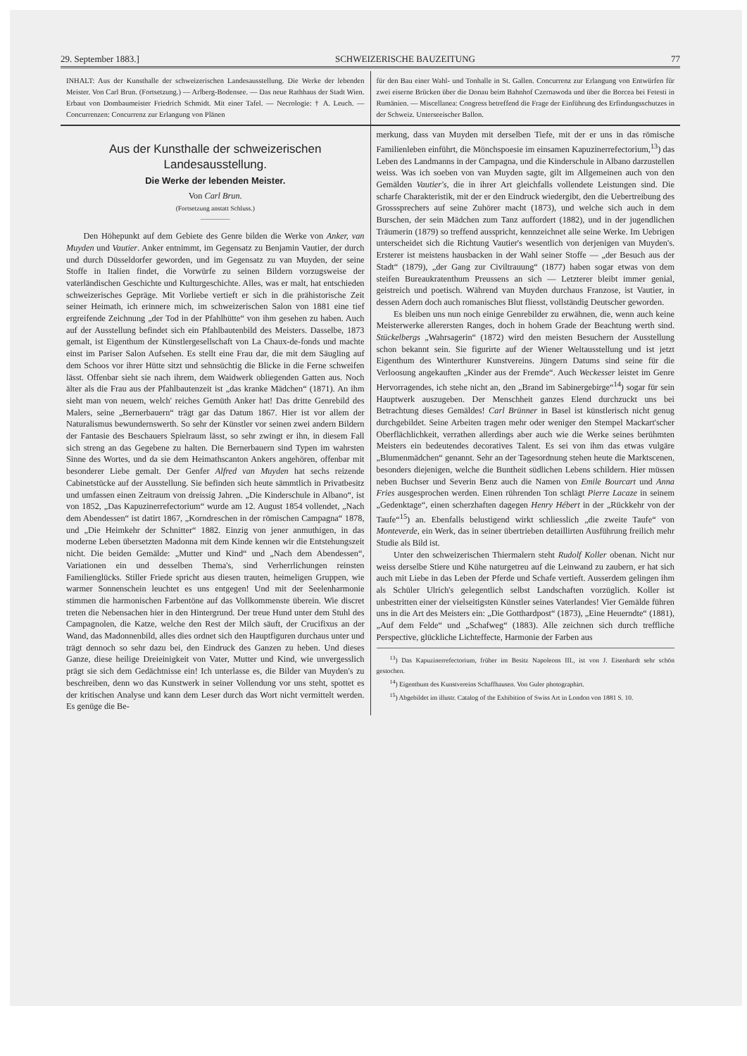29. September 1883.] SCHWEIZERISCHE BAUZEITUNG 77
INHALT: Aus der Kunsthalle der schweizerischen Landesausstellung. Die Werke der lebenden Meister. Von Carl Brun. (Fortsetzung.) — Arlberg-Bodensee. — Das neue Rathhaus der Stadt Wien. Erbaut von Dombaumeister Friedrich Schmidt. Mit einer Tafel. — Necrologie: † A. Leuch. — Concurrenzen: Concurrenz zur Erlangung von Plänen
für den Bau einer Wahl- und Tonhalle in St. Gallen. Concurrenz zur Erlangung von Entwürfen für zwei eiserne Brücken über die Donau beim Bahnhof Czernawoda und über die Borcea bei Fetesti in Rumänien. — Miscellanea: Congress betreffend die Frage der Einführung des Erfindungsschutzes in der Schweiz. Unterseeischer Ballon.
Aus der Kunsthalle der schweizerischen Landesausstellung.
Die Werke der lebenden Meister.
Von Carl Brun.
(Fortsetzung anstatt Schluss.)
Den Höhepunkt auf dem Gebiete des Genre bilden die Werke von Anker, van Muyden und Vautier. Anker entnimmt, im Gegensatz zu Benjamin Vautier, der durch und durch Düsseldorfer geworden, und im Gegensatz zu van Muyden, der seine Stoffe in Italien findet, die Vorwürfe zu seinen Bildern vorzugsweise der vaterländischen Geschichte und Kulturgeschichte. Alles, was er malt, hat entschieden schweizerisches Gepräge. Mit Vorliebe vertieft er sich in die prähistorische Zeit seiner Heimath, ich erinnere mich, im schweizerischen Salon von 1881 eine tief ergreifende Zeichnung „der Tod in der Pfahlhütte“ von ihm gesehen zu haben. Auch auf der Ausstellung befindet sich ein Pfahlbautenbild des Meisters. Dasselbe, 1873 gemalt, ist Eigenthum der Künstlergesellschaft von La Chaux-de-fonds und machte einst im Pariser Salon Aufsehen. Es stellt eine Frau dar, die mit dem Säugling auf dem Schoos vor ihrer Hütte sitzt und sehnsüchtig die Blicke in die Ferne schweifen lässt. Offenbar sieht sie nach ihrem, dem Waidwerk obliegenden Gatten aus. Noch älter als die Frau aus der Pfahlbautenzeit ist „das kranke Mädchen“ (1871). An ihm sieht man von neuem, welch' reiches Gemüth Anker hat! Das dritte Genrebild des Malers, seine „Bernerbauern“ trägt gar das Datum 1867. Hier ist vor allem der Naturalismus bewundernswerth. So sehr der Künstler vor seinen zwei andern Bildern der Fantasie des Beschauers Spielraum lässt, so sehr zwingt er ihn, in diesem Fall sich streng an das Gegebene zu halten. Die Bernerbauern sind Typen im wahrsten Sinne des Wortes, und da sie dem Heimathscanton Ankers angehören, offenbar mit besonderer Liebe gemalt. Der Genfer Alfred van Muyden hat sechs reizende Cabinetstücke auf der Ausstellung. Sie befinden sich heute sämmtlich in Privatbesitz und umfassen einen Zeitraum von dreissig Jahren. „Die Kinderschule in Albano“, ist von 1852, „Das Kapuzinerrefectorium“ wurde am 12. August 1854 vollendet, „Nach dem Abendessen“ ist datirt 1867, „Korndreschen in der römischen Campagna“ 1878, und „Die Heimkehr der Schnitter“ 1882. Einzig von jener anmuthigen, in das moderne Leben übersetzten Madonna mit dem Kinde kennen wir die Entstehungszeit nicht. Die beiden Gemälde: „Mutter und Kind“ und „Nach dem Abendessen“, Variationen ein und desselben Thema's, sind Verherrlichungen reinsten Familienglücks. Stiller Friede spricht aus diesen trauten, heimeligen Gruppen, wie warmer Sonnenschein leuchtet es uns entgegen! Und mit der Seelenharmonie stimmen die harmonischen Farbentöne auf das Vollkommenste überein. Wie discret treten die Nebensachen hier in den Hintergrund. Der treue Hund unter dem Stuhl des Campagnolen, die Katze, welche den Rest der Milch säuft, der Crucifixus an der Wand, das Madonnenbild, alles dies ordnet sich den Hauptfiguren durchaus unter und trägt dennoch so sehr dazu bei, den Eindruck des Ganzen zu heben. Und dieses Ganze, diese heilige Dreieinigkeit von Vater, Mutter und Kind, wie unvergesslich prägt sie sich dem Gedächtnisse ein! Ich unterlasse es, die Bilder van Muyden's zu beschreiben, denn wo das Kunstwerk in seiner Vollendung vor uns steht, spottet es der kritischen Analyse und kann dem Leser durch das Wort nicht vermittelt werden. Es genüge die Be-
merkung, dass van Muyden mit derselben Tiefe, mit der er uns in das römische Familienleben einführt, die Mönchspoesie im einsamen Kapuzinerrefectorium,<sup>13</sup>) das Leben des Landmanns in der Campagna, und die Kinderschule in Albano darzustellen weiss. Was ich soeben von van Muyden sagte, gilt im Allgemeinen auch von den Gemälden Vautier's, die in ihrer Art gleichfalls vollendete Leistungen sind. Die scharfe Charakteristik, mit der er den Eindruck wiedergibt, den die Uebertreibung des Grosssprechers auf seine Zuhörer macht (1873), und welche sich auch in dem Burschen, der sein Mädchen zum Tanz auffordert (1882), und in der jugendlichen Träumerin (1879) so treffend ausspricht, kennzeichnet alle seine Werke. Im Uebrigen unterscheidet sich die Richtung Vautier's wesentlich von derjenigen van Muyden's. Ersterer ist meistens hausbacken in der Wahl seiner Stoffe — „der Besuch aus der Stadt“ (1879), „der Gang zur Civiltrauung“ (1877) haben sogar etwas von dem steifen Bureaukratenthum Preussens an sich — Letzterer bleibt immer genial, geistreich und poetisch. Während van Muyden durchaus Franzose, ist Vautier, in dessen Adern doch auch romanisches Blut fliesst, vollständig Deutscher geworden.
Es bleiben uns nun noch einige Genrebilder zu erwähnen, die, wenn auch keine Meisterwerke allerersten Ranges, doch in hohem Grade der Beachtung werth sind. Stückelbergs „Wahrsagerin“ (1872) wird den meisten Besuchern der Ausstellung schon bekannt sein. Sie figurirte auf der Wiener Weltausstellung und ist jetzt Eigenthum des Winterthurer Kunstvereins. Jüngern Datums sind seine für die Verloosung angekauften „Kinder aus der Fremde“. Auch Weckesser leistet im Genre Hervorragendes, ich stehe nicht an, den „Brand im Sabinergebirge“<sup>14</sup>) sogar für sein Hauptwerk auszugeben. Der Menschheit ganzes Elend durchzuckt uns bei Betrachtung dieses Gemäldes! Carl Brünner in Basel ist künstlerisch nicht genug durchgebildet. Seine Arbeiten tragen mehr oder weniger den Stempel Mackart'scher Oberflächlichkeit, verrathen allerdings aber auch wie die Werke seines berühmten Meisters ein bedeutendes decoratives Talent. Es sei von ihm das etwas vulgäre „Blumenmädchen“ genannt. Sehr an der Tagesordnung stehen heute die Marktscenen, besonders diejenigen, welche die Buntheit südlichen Lebens schildern. Hier müssen neben Buchser und Severin Benz auch die Namen von Emile Bourcart und Anna Fries ausgesprochen werden. Einen rührenden Ton schlägt Pierre Lacaze in seinem „Gedenktage“, einen scherzhaften dagegen Henry Hébert in der „Rückkehr von der Taufe“<sup>15</sup>) an. Ebenfalls belustigend wirkt schliesslich „die zweite Taufe“ von Monteverde, ein Werk, das in seiner übertrieben detaillirten Ausführung freilich mehr Studie als Bild ist.
Unter den schweizerischen Thiermalern steht Rudolf Koller obenan. Nicht nur weiss derselbe Stiere und Kühe naturgetreu auf die Leinwand zu zaubern, er hat sich auch mit Liebe in das Leben der Pferde und Schafe vertieft. Ausserdem gelingen ihm als Schüler Ulrich's gelegentlich selbst Landschaften vorzüglich. Koller ist unbestritten einer der vielseitigsten Künstler seines Vaterlandes! Vier Gemälde führen uns in die Art des Meisters ein: „Die Gotthardpost“ (1873), „Eine Heuerndte“ (1881), „Auf dem Felde“ und „Schafweg“ (1883). Alle zeichnen sich durch treffliche Perspective, glückliche Lichteffecte, Harmonie der Farben aus
<sup>13</sup>) Das Kapuzinerrefectorium, früher im Besitz Napoleons III., ist von J. Eisenhardt sehr schön gestochen.
<sup>14</sup>) Eigenthum des Kunstvereins Schaffhausen. Von Guler photographirt.
<sup>15</sup>) Abgebildet im illustr. Catalog of the Exhibition of Swiss Art in London von 1881 S. 10.